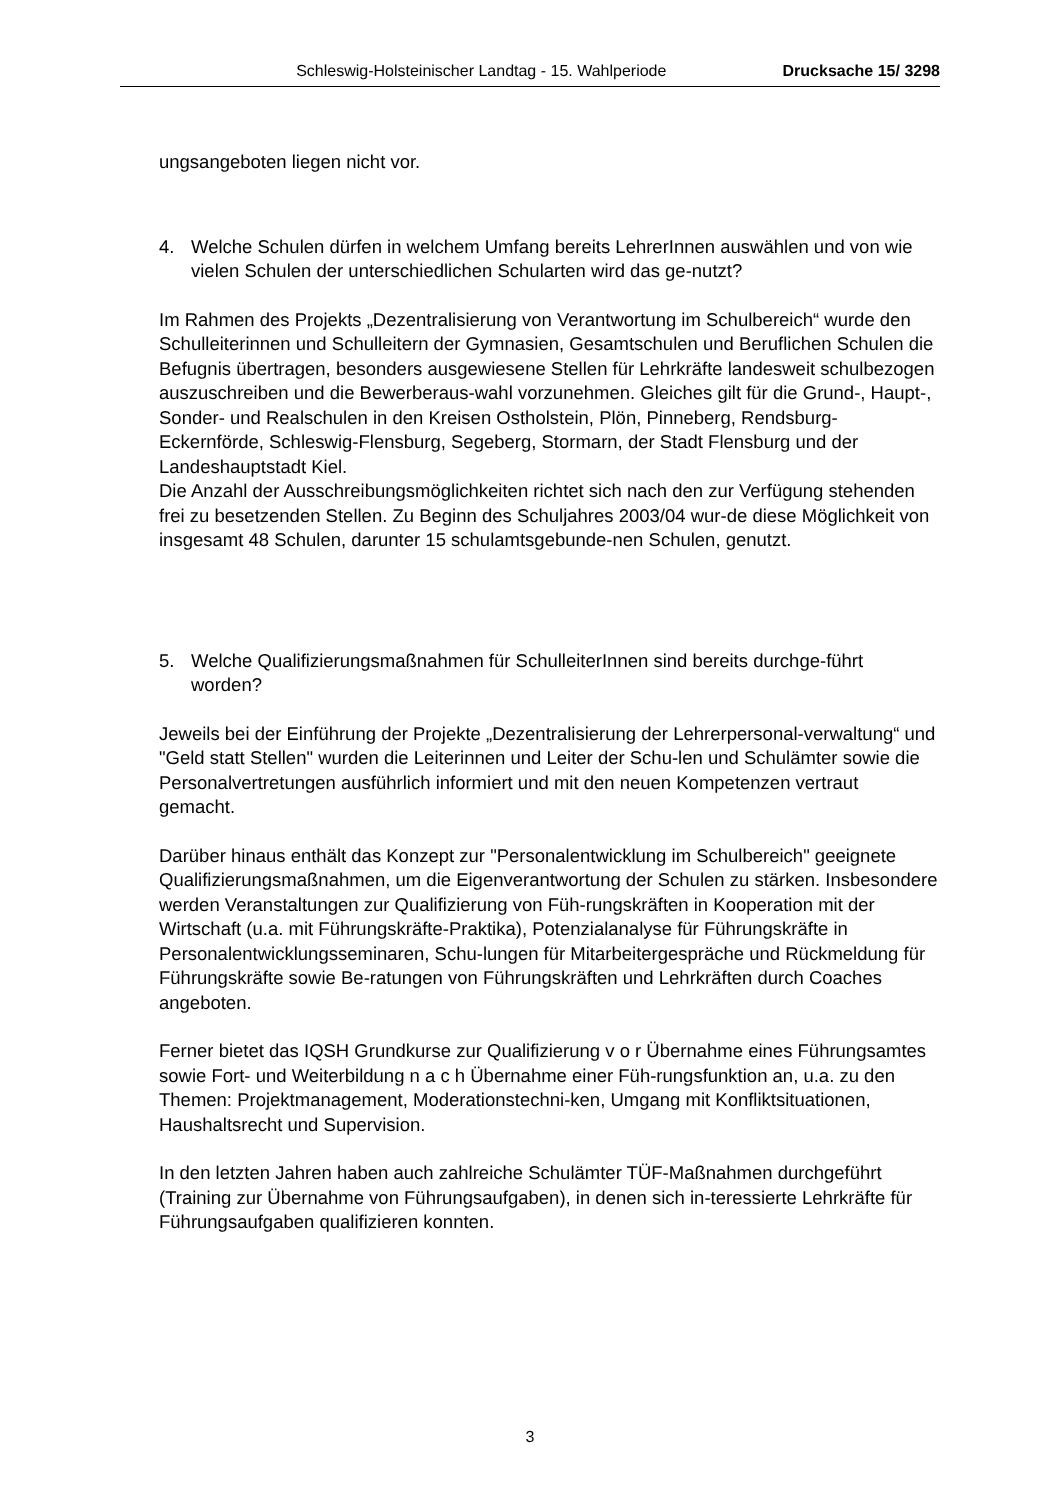Schleswig-Holsteinischer Landtag - 15. Wahlperiode
Drucksache 15/ 3298
ungsangeboten liegen nicht vor.
4. Welche Schulen dürfen in welchem Umfang bereits LehrerInnen auswählen und von wie vielen Schulen der unterschiedlichen Schularten wird das ge-nutzt?
Im Rahmen des Projekts „Dezentralisierung von Verantwortung im Schulbereich“ wurde den Schulleiterinnen und Schulleitern der Gymnasien, Gesamtschulen und Beruflichen Schulen die Befugnis übertragen, besonders ausgewiesene Stellen für Lehrkräfte landesweit schulbezogen auszuschreiben und die Bewerberaus-wahl vorzunehmen. Gleiches gilt für die Grund-, Haupt-, Sonder- und Realschulen in den Kreisen Ostholstein, Plön, Pinneberg, Rendsburg-Eckernförde, Schleswig-Flensburg, Segeberg, Stormarn, der Stadt Flensburg und der Landeshauptstadt Kiel.
Die Anzahl der Ausschreibungsmöglichkeiten richtet sich nach den zur Verfügung stehenden frei zu besetzenden Stellen. Zu Beginn des Schuljahres 2003/04 wur-de diese Möglichkeit von insgesamt 48 Schulen, darunter 15 schulamtsgebunde-nen Schulen, genutzt.
5. Welche Qualifizierungsmaßnahmen für SchulleiterInnen sind bereits durchge-führt worden?
Jeweils bei der Einführung der Projekte „Dezentralisierung der Lehrerpersonal-verwaltung“ und "Geld statt Stellen" wurden die Leiterinnen und Leiter der Schu-len und Schulämter sowie die Personalvertretungen ausführlich informiert und mit den neuen Kompetenzen vertraut gemacht.
Darüber hinaus enthält das Konzept zur "Personalentwicklung im Schulbereich" geeignete Qualifizierungsmaßnahmen, um die Eigenverantwortung der Schulen zu stärken. Insbesondere werden Veranstaltungen zur Qualifizierung von Füh-rungskräften in Kooperation mit der Wirtschaft (u.a. mit Führungskräfte-Praktika), Potenzialanalyse für Führungskräfte in Personalentwicklungsseminaren, Schu-lungen für Mitarbeitergespräche und Rückmeldung für Führungskräfte sowie Be-ratungen von Führungskräften und Lehrkräften durch Coaches angeboten.
Ferner bietet das IQSH Grundkurse zur Qualifizierung v o r Übernahme eines Führungsamtes sowie Fort- und Weiterbildung n a c h Übernahme einer Füh-rungsfunktion an, u.a. zu den Themen: Projektmanagement, Moderationstechni-ken, Umgang mit Konfliktsituationen, Haushaltsrecht und Supervision.
In den letzten Jahren haben auch zahlreiche Schulämter TÜF-Maßnahmen durchgeführt (Training zur Übernahme von Führungsaufgaben), in denen sich in-teressierte Lehrkräfte für Führungsaufgaben qualifizieren konnten.
3